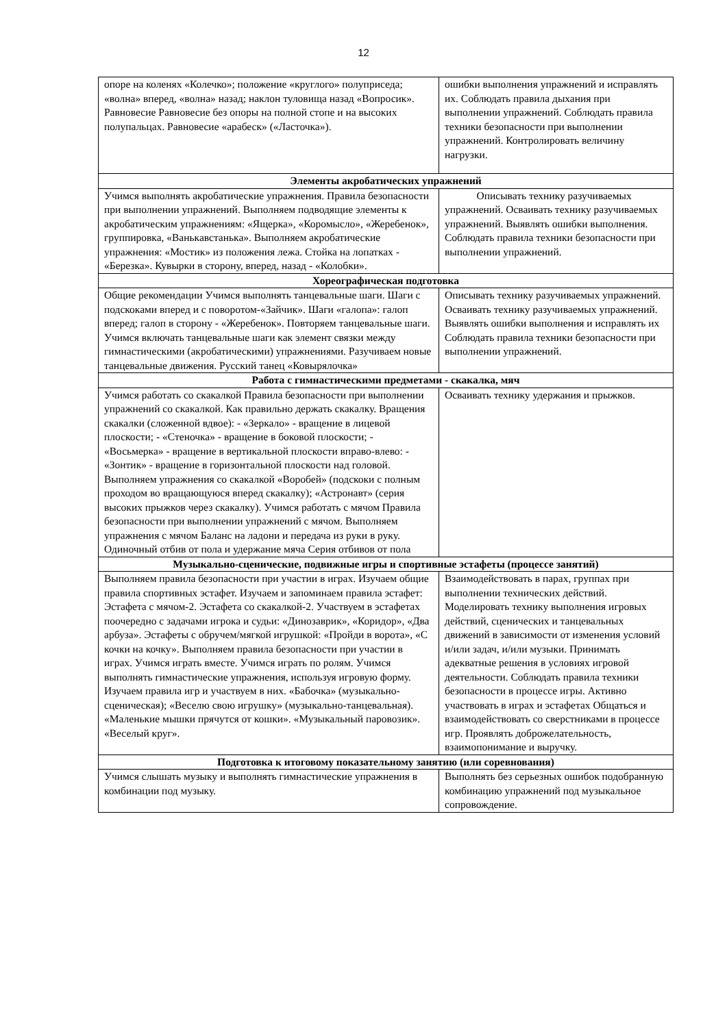12
| опоре на коленях «Колечко»; положение «круглого» полуприседа; «волна» вперед, «волна» назад; наклон туловища назад «Вопросик». Равновесие Равновесие без опоры на полной стопе и на высоких полупальцах. Равновесие «арабеск» («Ласточка»). | ошибки выполнения упражнений и исправлять их. Соблюдать правила дыхания при выполнении упражнений. Соблюдать правила техники безопасности при выполнении упражнений. Контролировать величину нагрузки. |
| Элементы акробатических упражнений | |
| Учимся выполнять акробатические упражнения. Правила безопасности при выполнении упражнений. Выполняем подводящие элементы к акробатическим упражнениям: «Ящерка», «Коромысло», «Жеребенок», группировка, «Ванькавстанька». Выполняем акробатические упражнения: «Мостик» из положения лежа. Стойка на лопатках - «Березка». Кувырки в сторону, вперед, назад - «Колобки». | Описывать технику разучиваемых упражнений. Осваивать технику разучиваемых упражнений. Выявлять ошибки выполнения. Соблюдать правила техники безопасности при выполнении упражнений. |
| Хореографическая подготовка | |
| Общие рекомендации Учимся выполнять танцевальные шаги. Шаги с подскоками вперед и с поворотом-«Зайчик». Шаги «галопа»: галоп вперед; галоп в сторону - «Жеребенок». Повторяем танцевальные шаги. Учимся включать танцевальные шаги как элемент связки между гимнастическими (акробатическими) упражнениями. Разучиваем новые танцевальные движения. Русский танец «Ковырялочка» | Описывать технику разучиваемых упражнений. Осваивать технику разучиваемых упражнений. Выявлять ошибки выполнения и исправлять их Соблюдать правила техники безопасности при выполнении упражнений. |
| Работа с гимнастическими предметами - скакалка, мяч | |
| Учимся работать со скакалкой Правила безопасности при выполнении упражнений со скакалкой. Как правильно держать скакалку. Вращения скакалки (сложенной вдвое): - «Зеркало» - вращение в лицевой плоскости; - «Стеночка» - вращение в боковой плоскости; - «Восьмерка» - вращение в вертикальной плоскости вправо-влево: - «Зонтик» - вращение в горизонтальной плоскости над головой. Выполняем упражнения со скакалкой «Воробей» (подскоки с полным проходом во вращающуюся вперед скакалку); «Астронавт» (серия высоких прыжков через скакалку). Учимся работать с мячом Правила безопасности при выполнении упражнений с мячом. Выполняем упражнения с мячом Баланс на ладони и передача из руки в руку. Одиночный отбив от пола и удержание мяча Серия отбивов от пола | Осваивать технику удержания и прыжков. |
| Музыкально-сценические, подвижные игры и спортивные эстафеты (процессе занятий) | |
| Выполняем правила безопасности при участии в играх. Изучаем общие правила спортивных эстафет. Изучаем и запоминаем правила эстафет: Эстафета с мячом-2. Эстафета со скакалкой-2. Участвуем в эстафетах поочередно с задачами игрока и судьи: «Динозаврик», «Коридор», «Два арбуза». Эстафеты с обручем/мягкой игрушкой: «Пройди в ворота», «С кочки на кочку». Выполняем правила безопасности при участии в играх. Учимся играть вместе. Учимся играть по ролям. Учимся выполнять гимнастические упражнения, используя игровую форму. Изучаем правила игр и участвуем в них. «Бабочка» (музыкально-сценическая); «Веселю свою игрушку» (музыкально-танцевальная). «Маленькие мышки прячутся от кошки». «Музыкальный паровозик». «Веселый круг». | Взаимодействовать в парах, группах при выполнении технических действий. Моделировать технику выполнения игровых действий, сценических и танцевальных движений в зависимости от изменения условий и/или задач, и/или музыки. Принимать адекватные решения в условиях игровой деятельности. Соблюдать правила техники безопасности в процессе игры. Активно участвовать в играх и эстафетах Общаться и взаимодействовать со сверстниками в процессе игр. Проявлять доброжелательность, взаимопонимание и выручку. |
| Подготовка к итоговому показательному занятию (или соревнования) | |
| Учимся слышать музыку и выполнять гимнастические упражнения в комбинации под музыку. | Выполнять без серьезных ошибок подобранную комбинацию упражнений под музыкальное сопровождение. |